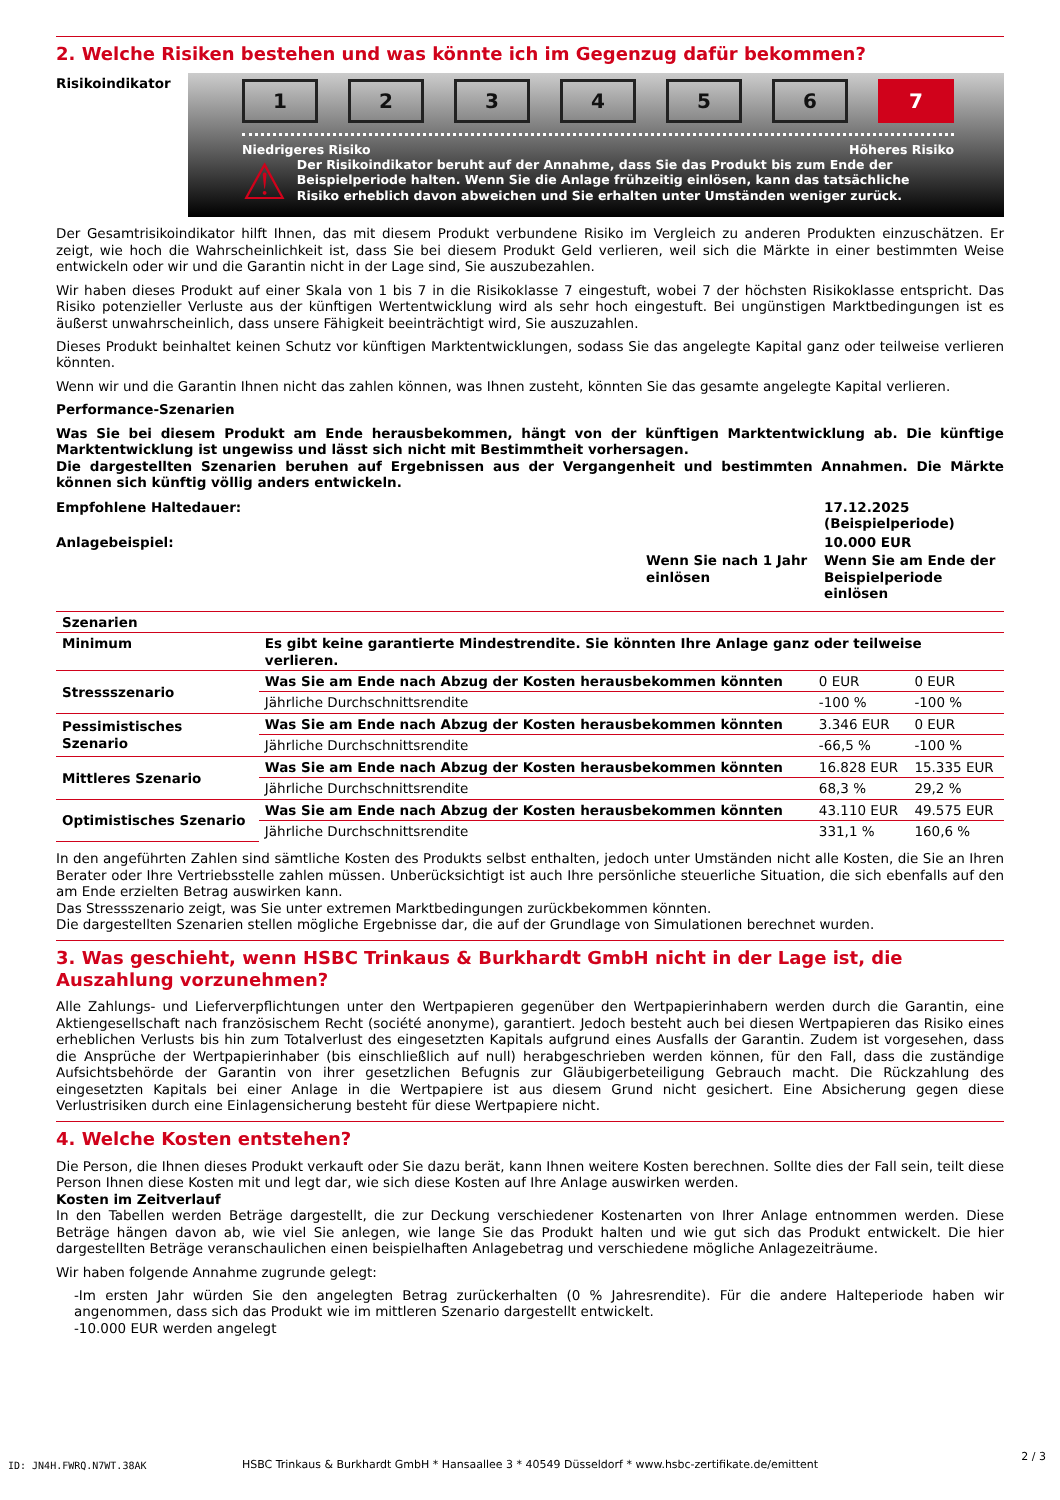2. Welche Risiken bestehen und was könnte ich im Gegenzug dafür bekommen?
Risikoindikator
1 2 3 4 5 6 7
Niedrigeres Risiko Höheres Risiko
⚠
Der Risikoindikator beruht auf der Annahme, dass Sie das Produkt bis zum Ende der Beispielperiode halten. Wenn Sie die Anlage frühzeitig einlösen, kann das tatsächliche Risiko erheblich davon abweichen und Sie erhalten unter Umständen weniger zurück.
Der Gesamtrisikoindikator hilft Ihnen, das mit diesem Produkt verbundene Risiko im Vergleich zu anderen Produkten einzuschätzen. Er zeigt, wie hoch die Wahrscheinlichkeit ist, dass Sie bei diesem Produkt Geld verlieren, weil sich die Märkte in einer bestimmten Weise entwickeln oder wir und die Garantin nicht in der Lage sind, Sie auszubezahlen.
Wir haben dieses Produkt auf einer Skala von 1 bis 7 in die Risikoklasse 7 eingestuft, wobei 7 der höchsten Risikoklasse entspricht. Das Risiko potenzieller Verluste aus der künftigen Wertentwicklung wird als sehr hoch eingestuft. Bei ungünstigen Marktbedingungen ist es äußerst unwahrscheinlich, dass unsere Fähigkeit beeinträchtigt wird, Sie auszuzahlen.
Dieses Produkt beinhaltet keinen Schutz vor künftigen Marktentwicklungen, sodass Sie das angelegte Kapital ganz oder teilweise verlieren könnten.
Wenn wir und die Garantin Ihnen nicht das zahlen können, was Ihnen zusteht, könnten Sie das gesamte angelegte Kapital verlieren.
Performance-Szenarien
Was Sie bei diesem Produkt am Ende herausbekommen, hängt von der künftigen Marktentwicklung ab. Die künftige Marktentwicklung ist ungewiss und lässt sich nicht mit Bestimmtheit vorhersagen.
Die dargestellten Szenarien beruhen auf Ergebnissen aus der Vergangenheit und bestimmten Annahmen. Die Märkte können sich künftig völlig anders entwickeln.
| Empfohlene Haltedauer: | | 17.12.2025 (Beispielperiode) |
| Anlagebeispiel: | | 10.000 EUR |
| | Wenn Sie nach 1 Jahr einlösen | Wenn Sie am Ende der Beispielperiode einlösen |
| Szenarien | | | |
| --- | --- | --- | --- |
| Minimum | Es gibt keine garantierte Mindestrendite. Sie könnten Ihre Anlage ganz oder teilweise verlieren. | | |
| Stressszenario | Was Sie am Ende nach Abzug der Kosten herausbekommen könnten | 0 EUR | 0 EUR |
| | Jährliche Durchschnittsrendite | -100 % | -100 % |
| Pessimistisches Szenario | Was Sie am Ende nach Abzug der Kosten herausbekommen könnten | 3.346 EUR | 0 EUR |
| | Jährliche Durchschnittsrendite | -66,5 % | -100 % |
| Mittleres Szenario | Was Sie am Ende nach Abzug der Kosten herausbekommen könnten | 16.828 EUR | 15.335 EUR |
| | Jährliche Durchschnittsrendite | 68,3 % | 29,2 % |
| Optimistisches Szenario | Was Sie am Ende nach Abzug der Kosten herausbekommen könnten | 43.110 EUR | 49.575 EUR |
| | Jährliche Durchschnittsrendite | 331,1 % | 160,6 % |
In den angeführten Zahlen sind sämtliche Kosten des Produkts selbst enthalten, jedoch unter Umständen nicht alle Kosten, die Sie an Ihren Berater oder Ihre Vertriebsstelle zahlen müssen. Unberücksichtigt ist auch Ihre persönliche steuerliche Situation, die sich ebenfalls auf den am Ende erzielten Betrag auswirken kann.
Das Stressszenario zeigt, was Sie unter extremen Marktbedingungen zurückbekommen könnten.
Die dargestellten Szenarien stellen mögliche Ergebnisse dar, die auf der Grundlage von Simulationen berechnet wurden.
3. Was geschieht, wenn HSBC Trinkaus & Burkhardt GmbH nicht in der Lage ist, die Auszahlung vorzunehmen?
Alle Zahlungs- und Lieferverpflichtungen unter den Wertpapieren gegenüber den Wertpapierinhabern werden durch die Garantin, eine Aktiengesellschaft nach französischem Recht (société anonyme), garantiert. Jedoch besteht auch bei diesen Wertpapieren das Risiko eines erheblichen Verlusts bis hin zum Totalverlust des eingesetzten Kapitals aufgrund eines Ausfalls der Garantin. Zudem ist vorgesehen, dass die Ansprüche der Wertpapierinhaber (bis einschließlich auf null) herabgeschrieben werden können, für den Fall, dass die zuständige Aufsichtsbehörde der Garantin von ihrer gesetzlichen Befugnis zur Gläubigerbeteiligung Gebrauch macht. Die Rückzahlung des eingesetzten Kapitals bei einer Anlage in die Wertpapiere ist aus diesem Grund nicht gesichert. Eine Absicherung gegen diese Verlustrisiken durch eine Einlagensicherung besteht für diese Wertpapiere nicht.
4. Welche Kosten entstehen?
Die Person, die Ihnen dieses Produkt verkauft oder Sie dazu berät, kann Ihnen weitere Kosten berechnen. Sollte dies der Fall sein, teilt diese Person Ihnen diese Kosten mit und legt dar, wie sich diese Kosten auf Ihre Anlage auswirken werden.
Kosten im Zeitverlauf
In den Tabellen werden Beträge dargestellt, die zur Deckung verschiedener Kostenarten von Ihrer Anlage entnommen werden. Diese Beträge hängen davon ab, wie viel Sie anlegen, wie lange Sie das Produkt halten und wie gut sich das Produkt entwickelt. Die hier dargestellten Beträge veranschaulichen einen beispielhaften Anlagebetrag und verschiedene mögliche Anlagezeiträume.
Wir haben folgende Annahme zugrunde gelegt:
-Im ersten Jahr würden Sie den angelegten Betrag zurückerhalten (0 % Jahresrendite). Für die andere Halteperiode haben wir angenommen, dass sich das Produkt wie im mittleren Szenario dargestellt entwickelt.
-10.000 EUR werden angelegt
HSBC Trinkaus & Burkhardt GmbH * Hansaallee 3 * 40549 Düsseldorf * www.hsbc-zertifikate.de/emittent ID: JN4H.FWRQ.N7WT.38AK
2 / 3